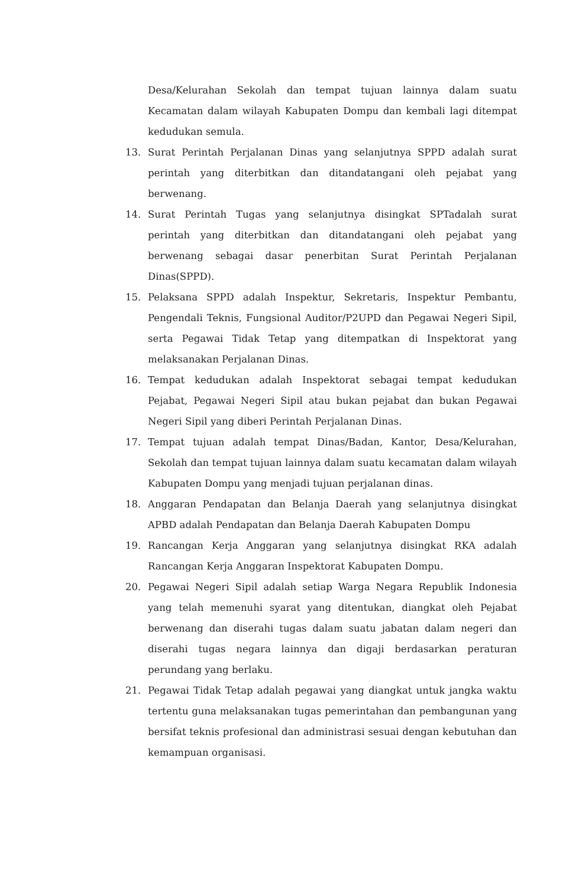Desa/Kelurahan Sekolah dan tempat tujuan lainnya dalam suatu Kecamatan dalam wilayah Kabupaten Dompu dan kembali lagi ditempat kedudukan semula.
13. Surat Perintah Perjalanan Dinas yang selanjutnya SPPD adalah surat perintah yang diterbitkan dan ditandatangani oleh pejabat yang berwenang.
14. Surat Perintah Tugas yang selanjutnya disingkat SPTadalah surat perintah yang diterbitkan dan ditandatangani oleh pejabat yang berwenang sebagai dasar penerbitan Surat Perintah Perjalanan Dinas(SPPD).
15. Pelaksana SPPD adalah Inspektur, Sekretaris, Inspektur Pembantu, Pengendali Teknis, Fungsional Auditor/P2UPD dan Pegawai Negeri Sipil, serta Pegawai Tidak Tetap yang ditempatkan di Inspektorat yang melaksanakan Perjalanan Dinas.
16. Tempat kedudukan adalah Inspektorat sebagai tempat kedudukan Pejabat, Pegawai Negeri Sipil atau bukan pejabat dan bukan Pegawai Negeri Sipil yang diberi Perintah Perjalanan Dinas.
17. Tempat tujuan adalah tempat Dinas/Badan, Kantor, Desa/Kelurahan, Sekolah dan tempat tujuan lainnya dalam suatu kecamatan dalam wilayah Kabupaten Dompu yang menjadi tujuan perjalanan dinas.
18. Anggaran Pendapatan dan Belanja Daerah yang selanjutnya disingkat APBD adalah Pendapatan dan Belanja Daerah Kabupaten Dompu
19. Rancangan Kerja Anggaran yang selanjutnya disingkat RKA adalah Rancangan Kerja Anggaran Inspektorat Kabupaten Dompu.
20. Pegawai Negeri Sipil adalah setiap Warga Negara Republik Indonesia yang telah memenuhi syarat yang ditentukan, diangkat oleh Pejabat berwenang dan diserahi tugas dalam suatu jabatan dalam negeri dan diserahi tugas negara lainnya dan digaji berdasarkan peraturan perundang yang berlaku.
21. Pegawai Tidak Tetap adalah pegawai yang diangkat untuk jangka waktu tertentu guna melaksanakan tugas pemerintahan dan pembangunan yang bersifat teknis profesional dan administrasi sesuai dengan kebutuhan dan kemampuan organisasi.